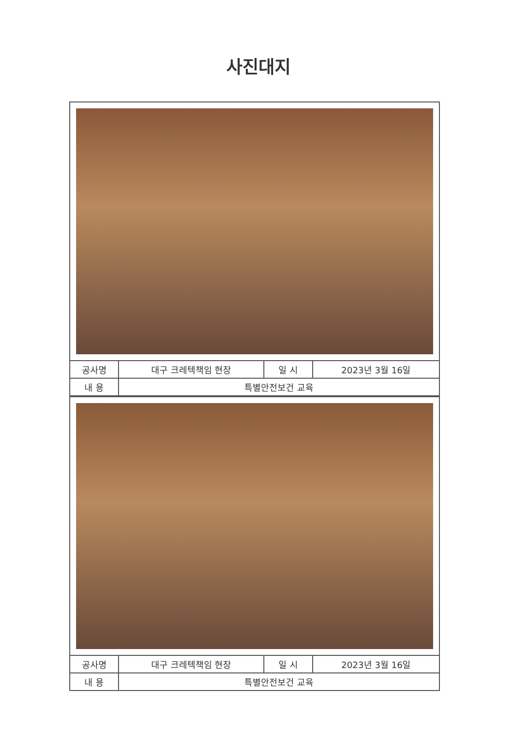사진대지
| 공사명 | 대구 크레텍책임 현장 | 일 시 | 2023년 3월 16일 |
| 내 용 | 특별안전보건 교육 | | |
| 공사명 | 대구 크레텍책임 현장 | 일 시 | 2023년 3월 16일 |
| 내 용 | 특별안전보건 교육 | | |